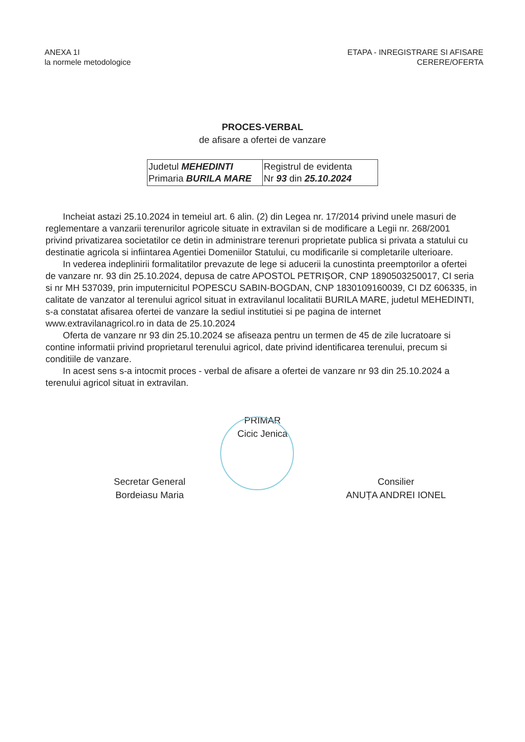ANEXA 1I
la normele metodologice
ETAPA - INREGISTRARE SI AFISARE
CERERE/OFERTA
PROCES-VERBAL
de afisare a ofertei de vanzare
| Judetul MEHEDINTI Primaria BURILA MARE | Registrul de evidenta Nr 93 din 25.10.2024 |
Incheiat astazi 25.10.2024 in temeiul art. 6 alin. (2) din Legea nr. 17/2014 privind unele masuri de reglementare a vanzarii terenurilor agricole situate in extravilan si de modificare a Legii nr. 268/2001 privind privatizarea societatilor ce detin in administrare terenuri proprietate publica si privata a statului cu destinatie agricola si infiintarea Agentiei Domeniilor Statului, cu modificarile si completarile ulterioare.
In vederea indeplinirii formalitatilor prevazute de lege si aducerii la cunostinta preemptorilor a ofertei de vanzare nr. 93 din 25.10.2024, depusa de catre APOSTOL PETRIȘOR, CNP 1890503250017, CI seria si nr MH 537039, prin imputernicitul POPESCU SABIN-BOGDAN, CNP 1830109160039, CI DZ 606335, in calitate de vanzator al terenului agricol situat in extravilanul localitatii BURILA MARE, judetul MEHEDINTI, s-a constatat afisarea ofertei de vanzare la sediul institutiei si pe pagina de internet www.extravilanagricol.ro in data de 25.10.2024
Oferta de vanzare nr 93 din 25.10.2024 se afiseaza pentru un termen de 45 de zile lucratoare si contine informatii privind proprietarul terenului agricol, date privind identificarea terenului, precum si conditiile de vanzare.
In acest sens s-a intocmit proces - verbal de afisare a ofertei de vanzare nr 93 din 25.10.2024 a terenului agricol situat in extravilan.
PRIMAR
Cicic Jenica
Secretar General
Bordeiasu Maria
Consilier
ANUȚA ANDREI IONEL